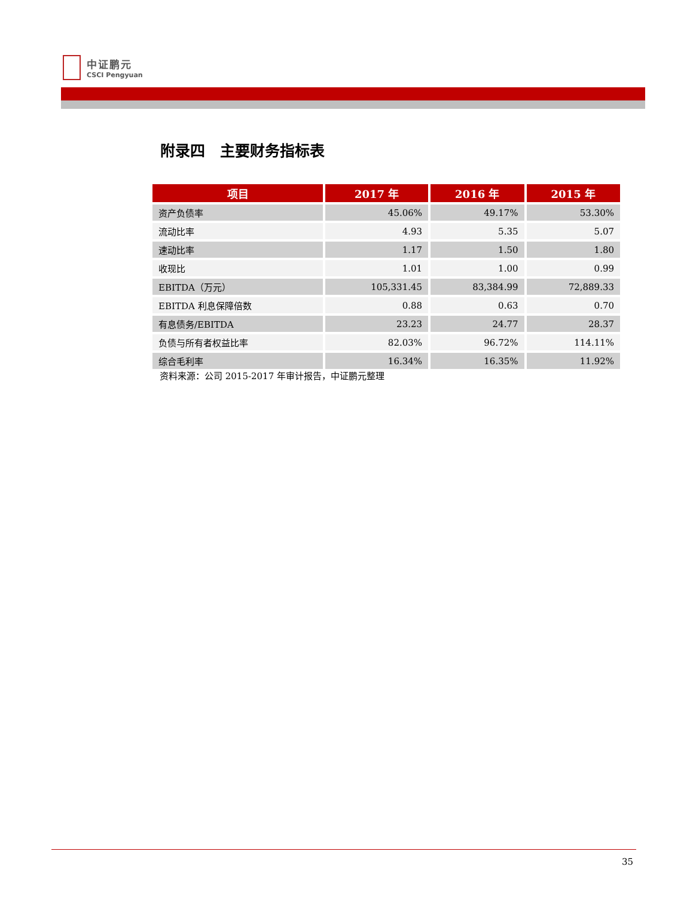中证鹏元
CSCI Pengyuan
附录四　主要财务指标表
| 项目 | 2017 年 | 2016 年 | 2015 年 |
| --- | --- | --- | --- |
| 资产负债率 | 45.06% | 49.17% | 53.30% |
| 流动比率 | 4.93 | 5.35 | 5.07 |
| 速动比率 | 1.17 | 1.50 | 1.80 |
| 收现比 | 1.01 | 1.00 | 0.99 |
| EBITDA（万元） | 105,331.45 | 83,384.99 | 72,889.33 |
| EBITDA 利息保障倍数 | 0.88 | 0.63 | 0.70 |
| 有息债务/EBITDA | 23.23 | 24.77 | 28.37 |
| 负债与所有者权益比率 | 82.03% | 96.72% | 114.11% |
| 综合毛利率 | 16.34% | 16.35% | 11.92% |
资料来源：公司 2015-2017 年审计报告，中证鹏元整理
35